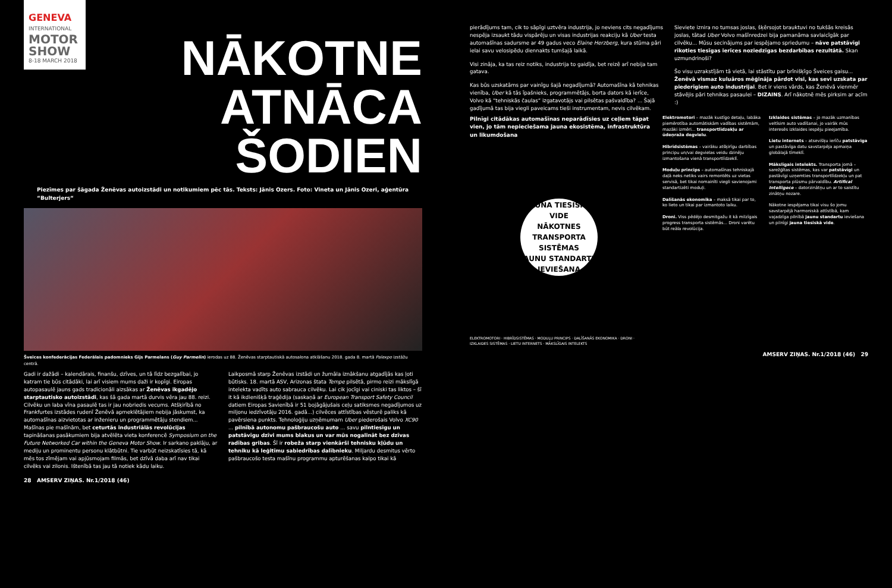GENEVA INTERNATIONAL MOTOR SHOW 8-18 MARCH 2018
NĀKOTNE
ATNĀCA ŠODIEN
Piezīmes par šāgada Ženēvas autoizstādi un notikumiem pēc tās. Teksts: Jānis Ozers. Foto: Vineta un Jānis Ozeri, aģentūra “Bulterjers“
Šveices konfederācijas Federālais padomnieks Gijs Parmelans (Guy Parmelin) ierodas uz 88. Ženēvas starptautiskā autosalona atklāšanu 2018. gada 8. martā Palexpo izstāžu centrā.
Gadi ir dažādi – kalendārais, finanšu, dzīves, un tā līdz bezgalībai, jo katram tie būs citādāki, lai arī visiem mums daži ir kopīgi. Eiropas autopasaulē jauns gads tradicionāli aizsākas ar Ženēvas ikgadējo starptautisko autoizstādi, kas šā gada martā durvis vēra jau 88. reizi. Cilvēku un laba vīna pasaulē tas ir jau nobriedis vecums. Atšķirībā no Frankfurtes izstādes rudenī Ženēvā apmeklētājiem nebija jāskumst, ka automašīnas aizvietotas ar inženieru un programmētāju stendiem... Mašīnas pie mašīnām, bet ceturtās industriālās revolūcijas tapināšanas pasākumiem bija atvēlēta vieta konferencē Symposium on the Future Networked Car within the Geneva Motor Show. Ir sarkano paklāju, ar mediju un prominentu personu klātbūtni. Tie varbūt neizskatīsies tā, kā mēs tos zīmējam vai apjūsmojam filmās, bet dzīvā daba arī nav tikai cilvēks vai zilonis. Ištenībā tas jau tā notiek kādu laiku.
Laikposmā starp Ženēvas izstādi un žurnāla iznākšanu atgadījās kas ļoti būtisks. 18. martā ASV, Arizonas štata Tempe pilsētā, pirmo reizi mākslīgā intelekta vadīts auto sabrauca cilvēku. Lai cik jocīgi vai ciniski tas liktos – šī it kā ikdienišķā traģēdija (saskaņā ar European Transport Safety Council datiem Eiropas Savienībā ir 51 bojāgājušais ceļu satiksmes negadījumos uz miljonu iedzīvotāju 2016. gadā...) cilvēces attīstības vēsturē paliks kā pavērsiena punkts. Tehnoloģiju uzņēmumam Uber piederošais Volvo XC90 ... pilnībā autonomu pašbraucošu auto ... savu pilntiesīgu un patstāvīgu dzīvi mums blakus un var mūs nogalināt bez dzīvas radības gribas. Šī ir robeža starp vienkārši tehnisku kļūdu un tehniku kā leģitīmu sabiedrības dalībnieku. Miljardu desmitus vērto pašbraucošo testa mašīnu programmu apturēšanas kalpo tikai kā
28 AMSERV ZIŅAS. Nr.1/2018 (46)
pierādījums tam, cik to sāpīgi uztvēra industrija, jo neviens cits negadījums nespēja izsaukt tādu vispārēju un visas industrijas reakciju kā Uber testa automašīnas sadursme ar 49 gadus veco Elaine Herzberg, kura stūma pāri ielai savu velosipēdu diennakts tumšajā laikā.
Visi zināja, ka tas reiz notiks, industrija to gaidīja, bet reizē arī nebija tam gatava.
Kas būs uzskatāms par vainīgu šajā negadījumā? Automašīna kā tehnikas vienība, Uber kā tās īpašnieks, programmētājs, borta dators kā ierīce, Volvo kā “tehniskās čaulas“ izgatavotājs vai pilsētas pašvaldība? ... Šajā gadījumā tas bija viegli paveicams tieši instrumentam, nevis cilvēkam.
Sieviete iznira no tumsas joslas, šķērsojot brauktuvi no tukšās kreisās joslas, tātad Uber Volvo mašīnredzei bija pamanāma savlaicīgāk par cilvēku... Mūsu secinājums par iespējamo spriedumu – nāve patstāvīgi rīkoties tiesīgas ierīces noziedzīgas bezdarbības rezultātā. Skan uzmundrinoši?
Šo visu uzrakstījām tā vietā, lai stāstītu par brīnišķīgo Šveices gaisu... Ženēvā vismaz kuluāros mēģināja pārdot visi, kas sevi uzskata par piederīgiem auto industrijai. Bet ir viens vārds, kas Ženēvā vienmēr stāvējis pāri tehnikas pasaulei – DIZAINS. Arī nākotnē mēs pirksim ar acīm :)
Pilnīgi citādākas automašīnas neparādīsies uz ceļiem tāpat vien, jo tām nepieciešama jauna ekosistēma, infrastruktūra un likumdošana
JAUNA TIESISKĀ VIDE
NĀKOTNES TRANSPORTA SISTĒMAS
JAUNU STANDARTU IEVIEŠANA
ELEKTROMOTORI · HIBRĪDSISTĒMAS · MODUĻU PRINCIPS · DALĪŠANĀS EKONOMIKA · DRONI · IZKLAIDES SISTĒMAS · LIETU INTERNETS · MĀKSLĪGAIS INTELEKTS
Elektromotori – mazāk kustīgo detaļu, labāka piemērotība automātiskām vadības sistēmām, mazāki izmēri... transportlīdzekļu ar ūdeņraža degvielu.
Hibrīdsistēmas – vairāku atšķirīgu darbības principu un/vai degvielas veidu dzinēju izmantošana vienā transportlīdzeklī.
Moduļu princips – automašīnas tehniskajā daļā neks netiks vairs remontēts uz vietas servisā, bet tikai nomainīti viegli savienojami standartizēti moduļi.
Dalīšanās ekonomika – maksā tikai par to, ko lieto un tikai par izmantoto laiku.
Droni. Viss pēdējo desmitgažu it kā milzīgais progress transporta sistēmās... Droni varētu būt reāla revolūcija.
Izklaides sistēmas – jo mazāk uzmanības veltīsim auto vadīšanai, jo vairāk mūs interesēs izklaides iespēju pieejamība.
Lietu internets – atsevišķu ierīču patstāviga un pastāvīga datu savstarpēja apmaiņa globālajā tīmeklī.
Mākslīgais intelekts. Transporta jomā – sarežģītas sistēmas, kas var patstāvīgi un pastāvīgi uzņemties transportlīdzekļu un pat transporta plūsmu pārvaldību. Artifical Intelligece – datorzinātņu un ar to saistītu zinātņu nozare.
Nākotne iespējama tikai visu šo jomu savstarpējā harmoniskā attīstībā, kam vajadzīga pilnībā jaunu standartu ieviešana un pilnīgi jauna tiesiskā vide.
AMSERV ZIŅAS. Nr.1/2018 (46) 29